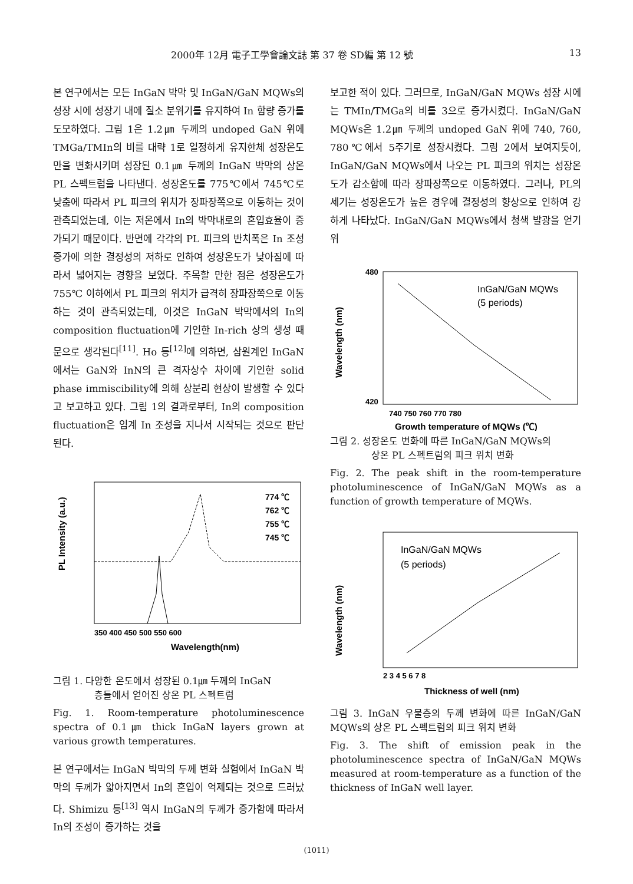2000年 12月 電子工學會論文誌 第 37 卷 SD編 第 12 號 13
본 연구에서는 모든 InGaN 박막 및 InGaN/GaN MQWs의 성장 시에 성장기 내에 질소 분위기를 유지하여 In 함량 증가를 도모하였다. 그림 1은 1.2㎛ 두께의 undoped GaN 위에 TMGa/TMIn의 비를 대략 1로 일정하게 유지한체 성장온도만을 변화시키며 성장된 0.1㎛ 두께의 InGaN 박막의 상온 PL 스펙트럼을 나타낸다. 성장온도를 775℃에서 745℃로 낮춤에 따라서 PL 피크의 위치가 장파장쪽으로 이동하는 것이 관측되었는데, 이는 저온에서 In의 박막내로의 혼입효율이 증가되기 때문이다. 반면에 각각의 PL 피크의 반치폭은 In 조성 증가에 의한 결정성의 저하로 인하여 성장온도가 낮아짐에 따라서 넓어지는 경향을 보였다. 주목할 만한 점은 성장온도가 755℃ 이하에서 PL 피크의 위치가 급격히 장파장쪽으로 이동하는 것이 관측되었는데, 이것은 InGaN 박막에서의 In의 composition fluctuation에 기인한 In-rich 상의 생성 때문으로 생각된다<sup>[11]</sup>. Ho 등<sup>[12]</sup>에 의하면, 삼원계인 InGaN에서는 GaN와 InN의 큰 격자상수 차이에 기인한 solid phase immiscibility에 의해 상분리 현상이 발생할 수 있다고 보고하고 있다. 그림 1의 결과로부터, In의 composition fluctuation은 임계 In 조성을 지나서 시작되는 것으로 판단된다.
PL Intensity (a.u.)
774 ℃
762 ℃
755 ℃
745 ℃
350 400 450 500 550 600
Wavelength(nm)
그림 1. 다양한 온도에서 성장된 0.1㎛ 두께의 InGaN
층들에서 얻어진 상온 PL 스펙트럼
Fig. 1. Room-temperature photoluminescence spectra of 0.1㎛ thick InGaN layers grown at various growth temperatures.
본 연구에서는 InGaN 박막의 두께 변화 실험에서 InGaN 박막의 두께가 얇아지면서 In의 혼입이 억제되는 것으로 드러났다. Shimizu 등<sup>[13]</sup> 역시 InGaN의 두께가 증가함에 따라서 In의 조성이 증가하는 것을
보고한 적이 있다. 그러므로, InGaN/GaN MQWs 성장 시에는 TMIn/TMGa의 비를 3으로 증가시켰다. InGaN/GaN MQWs은 1.2㎛ 두께의 undoped GaN 위에 740, 760, 780℃에서 5주기로 성장시켰다. 그림 2에서 보여지듯이, InGaN/GaN MQWs에서 나오는 PL 피크의 위치는 성장온도가 감소함에 따라 장파장쪽으로 이동하였다. 그러나, PL의 세기는 성장온도가 높은 경우에 결정성의 향상으로 인하여 강하게 나타났다. InGaN/GaN MQWs에서 청색 발광을 얻기 위
InGaN/GaN MQWs
(5 periods)
480
420
Wavelength (nm)
740 750 760 770 780
Growth temperature of MQWs (℃)
그림 2. 성장온도 변화에 따른 InGaN/GaN MQWs의
상온 PL 스펙트럼의 피크 위치 변화
Fig. 2. The peak shift in the room-temperature photoluminescence of InGaN/GaN MQWs as a function of growth temperature of MQWs.
InGaN/GaN MQWs
(5 periods)
Wavelength (nm)
2 3 4 5 6 7 8
Thickness of well (nm)
그림 3. InGaN 우물층의 두께 변화에 따른 InGaN/GaN MQWs의 상온 PL 스펙트럼의 피크 위치 변화
Fig. 3. The shift of emission peak in the photoluminescence spectra of InGaN/GaN MQWs measured at room-temperature as a function of the thickness of InGaN well layer.
(1011)